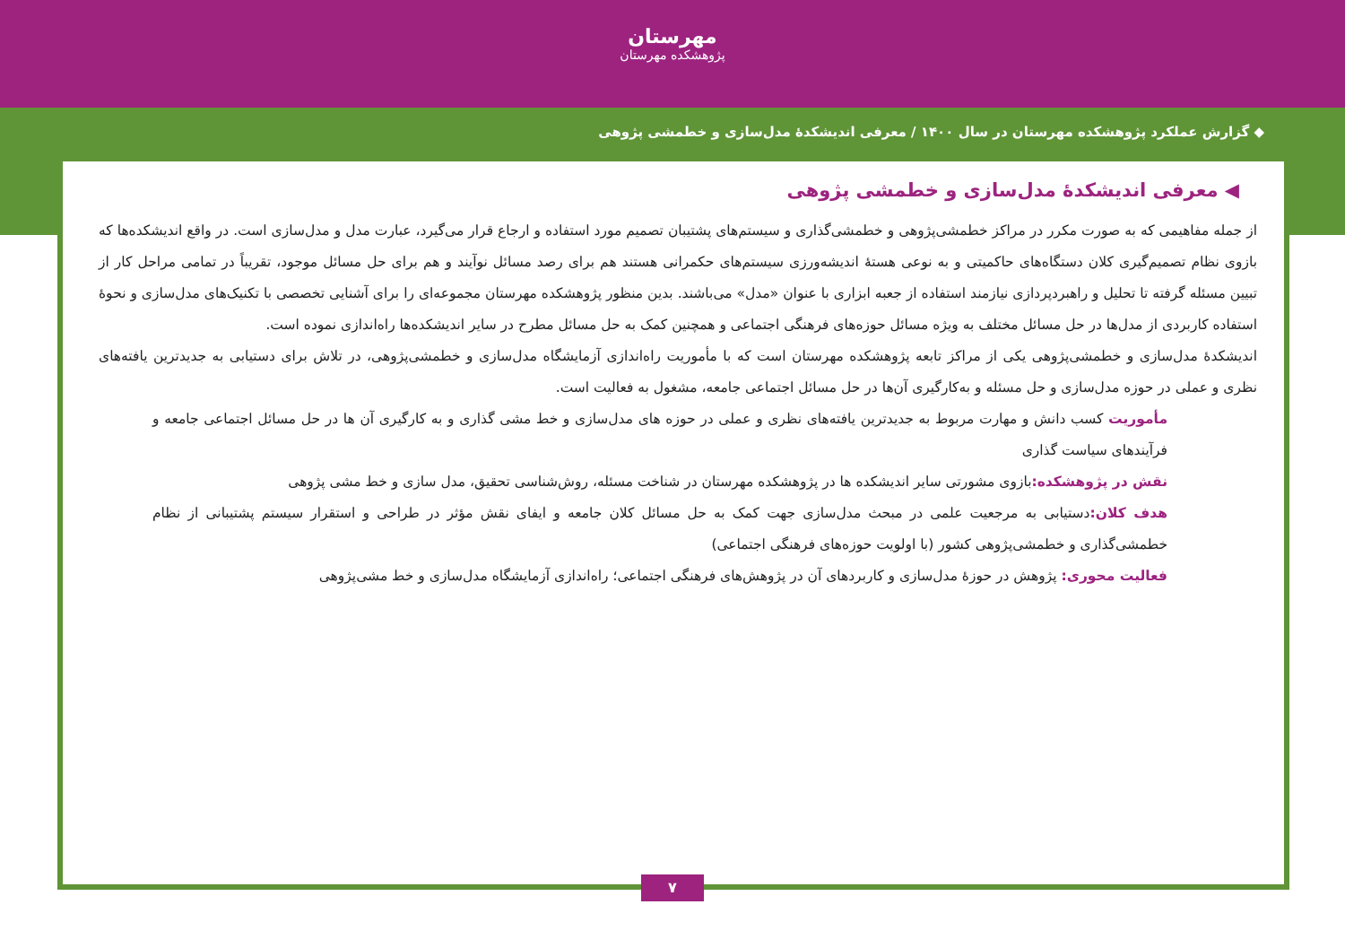مهرستان
پژوهشکده مهرستان
◆ گزارش عملکرد پژوهشکده مهرستان در سال ۱۴۰۰ / معرفی اندیشکدهٔ مدل‌سازی و خطمشی پژوهی
◀ معرفی اندیشکدهٔ مدل‌سازی و خطمشی پژوهی
از جمله مفاهیمی که به صورت مکرر در مراکز خطمشی‌پژوهی و خطمشی‌گذاری و سیستم‌های پشتیبان تصمیم مورد استفاده و ارجاع قرار می‌گیرد، عبارت مدل و مدل‌سازی است. در واقع اندیشکده‌ها که بازوی نظام تصمیم‌گیری کلان دستگاه‌های حاکمیتی و به نوعی هستهٔ اندیشه‌ورزی سیستم‌های حکمرانی هستند هم برای رصد مسائل نوآیند و هم برای حل مسائل موجود، تقریباً در تمامی مراحل کار از تبیین مسئله گرفته تا تحلیل و راهبردپردازی نیازمند استفاده از جعبه ابزاری با عنوان «مدل» می‌باشند. بدین منظور پژوهشکده مهرستان مجموعه‌ای را برای آشنایی تخصصی با تکنیک‌های مدل‌سازی و نحوهٔ استفاده کاربردی از مدل‌ها در حل مسائل مختلف به ویژه مسائل حوزه‌های فرهنگی اجتماعی و همچنین کمک به حل مسائل مطرح در سایر اندیشکده‌ها راه‌اندازی نموده است.
اندیشکدهٔ مدل‌سازی و خطمشی‌پژوهی یکی از مراکز تابعه پژوهشکده مهرستان است که با مأموریت راه‌اندازی آزمایشگاه مدل‌سازی و خطمشی‌پژوهی، در تلاش برای دستیابی به جدیدترین یافته‌های نظری و عملی در حوزه مدل‌سازی و حل مسئله و به‌کارگیری آن‌ها در حل مسائل اجتماعی جامعه، مشغول به فعالیت است.
مأموریت کسب دانش و مهارت مربوط به جدیدترین یافته‌های نظری و عملی در حوزه های مدل‌سازی و خط مشی گذاری و به کارگیری آن ها در حل مسائل اجتماعی جامعه و فرآیندهای سیاست گذاری
نقش در پژوهشکده: بازوی مشورتی سایر اندیشکده ها در پژوهشکده مهرستان در شناخت مسئله، روش‌شناسی تحقیق، مدل سازی و خط مشی پژوهی
هدف کلان: دستیابی به مرجعیت علمی در مبحث مدل‌سازی جهت کمک به حل مسائل کلان جامعه و ایفای نقش مؤثر در طراحی و استقرار سیستم پشتیبانی از نظام خطمشی‌گذاری و خطمشی‌پژوهی کشور (با اولویت حوزه‌های فرهنگی اجتماعی)
فعالیت محوری: پژوهش در حوزهٔ مدل‌سازی و کاربردهای آن در پژوهش‌های فرهنگی اجتماعی؛ راه‌اندازی آزمایشگاه مدل‌سازی و خط مشی‌پژوهی
۷